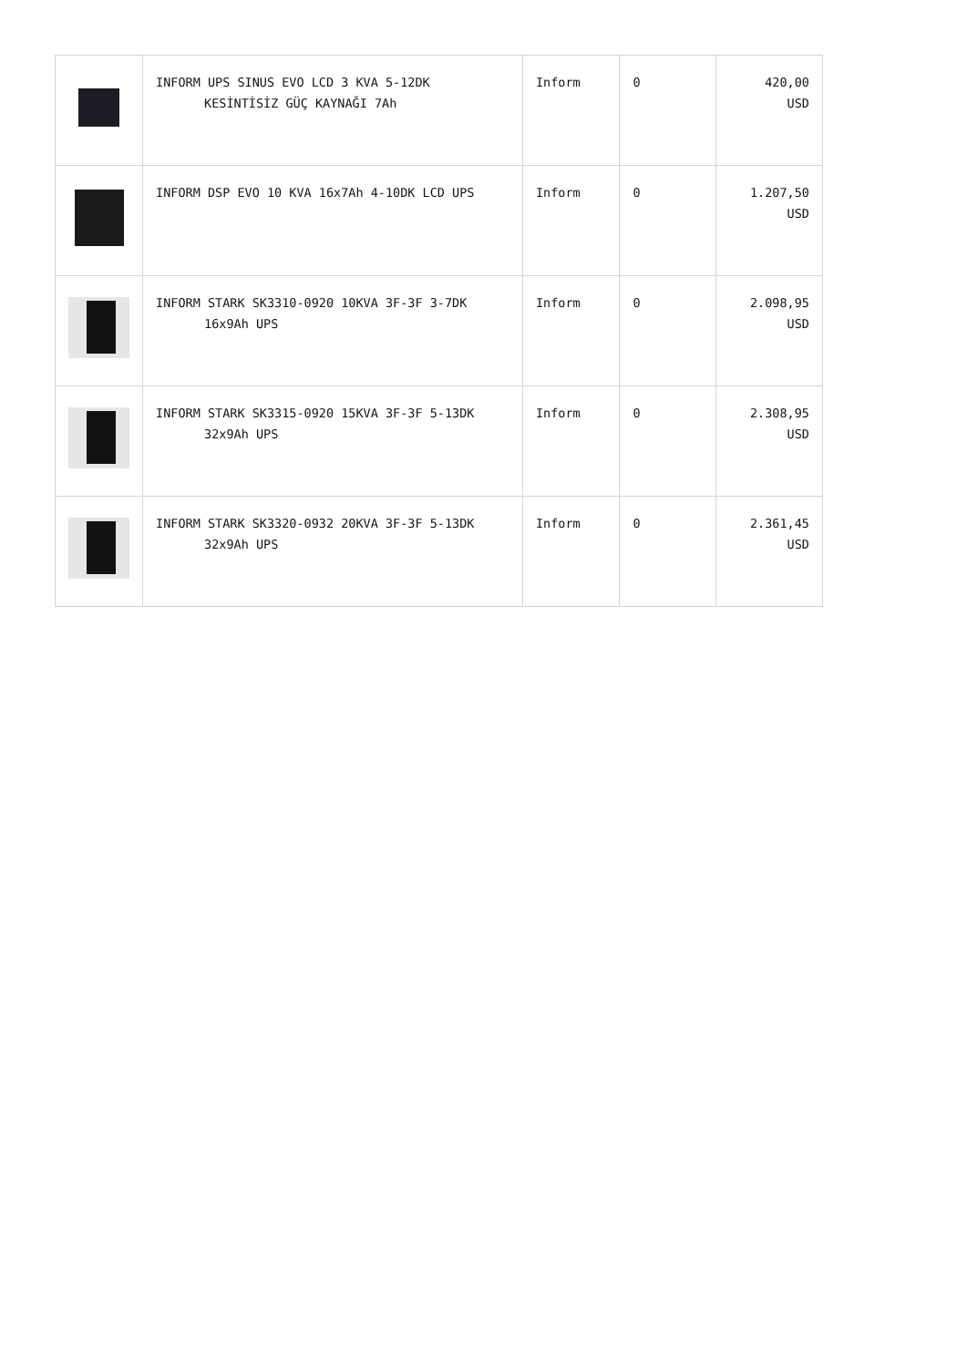| | INFORM UPS SINUS EVO LCD 3 KVA 5-12DK KESİNTİSİZ GÜÇ KAYNAĞI 7Ah | Inform | 0 | 420,00 USD |
| | INFORM DSP EVO 10 KVA 16x7Ah 4-10DK LCD UPS | Inform | 0 | 1.207,50 USD |
| | INFORM STARK SK3310-0920 10KVA 3F-3F 3-7DK 16x9Ah UPS | Inform | 0 | 2.098,95 USD |
| | INFORM STARK SK3315-0920 15KVA 3F-3F 5-13DK 32x9Ah UPS | Inform | 0 | 2.308,95 USD |
| | INFORM STARK SK3320-0932 20KVA 3F-3F 5-13DK 32x9Ah UPS | Inform | 0 | 2.361,45 USD |